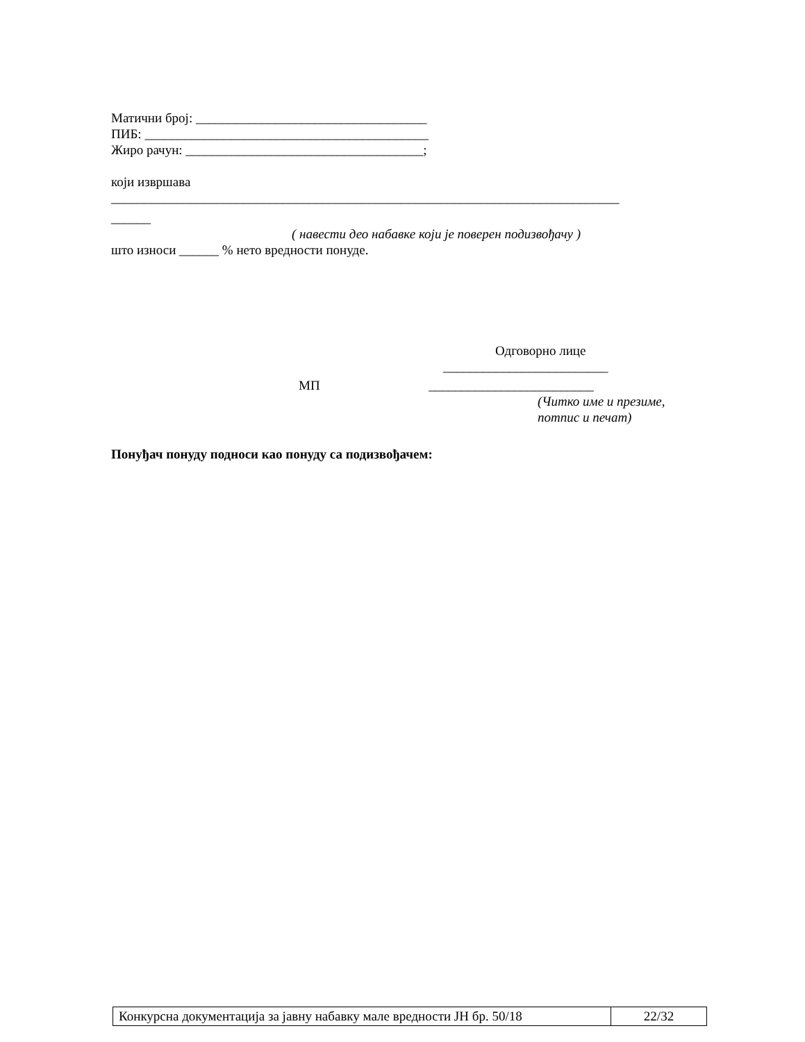Матични број: ___________________________________
ПИБ: ___________________________________________
Жиро рачун: ____________________________________;
који извршава
_____________________________________________________________________________
______
( навести део набавке који је поверен подизвођачу )
што износи ______ % нето вредности понуде.
Одговорно лице
_________________________
МП _________________________
(Читко име и презиме,
потпис и печат)
Понуђач понуду подноси као понуду са подизвођачем:
| Конкурсна документација за јавну набавку мале вредности ЈН бр. 50/18 | 22/32 |